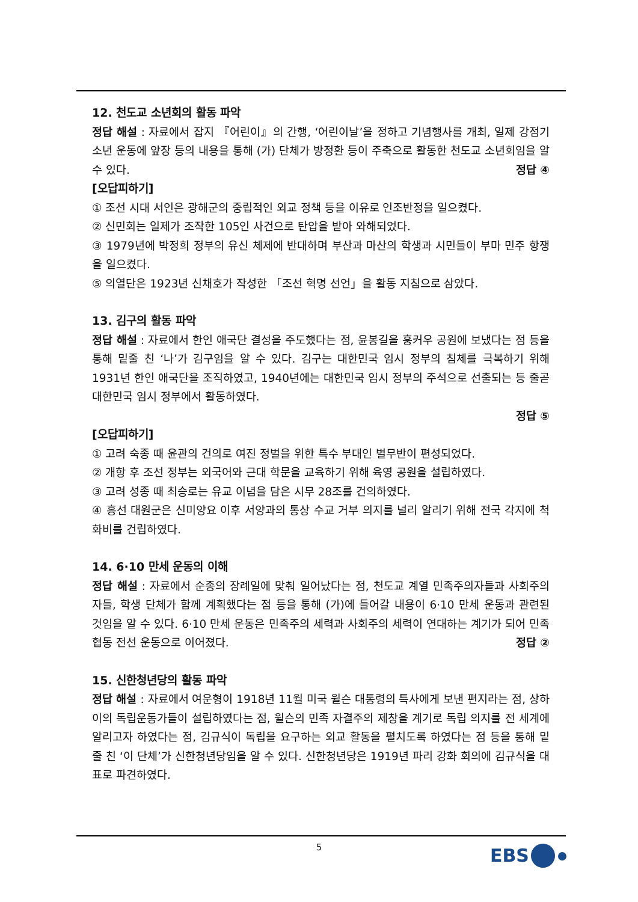12. 천도교 소년회의 활동 파악
정답 해설 : 자료에서 잡지 『어린이』의 간행, ‘어린이날’을 정하고 기념행사를 개최, 일제 강점기 소년 운동에 앞장 등의 내용을 통해 (가) 단체가 방정환 등이 주축으로 활동한 천도교 소년회임을 알 수 있다. 정답 ④
[오답피하기]
① 조선 시대 서인은 광해군의 중립적인 외교 정책 등을 이유로 인조반정을 일으켰다.
② 신민회는 일제가 조작한 105인 사건으로 탄압을 받아 와해되었다.
③ 1979년에 박정희 정부의 유신 체제에 반대하며 부산과 마산의 학생과 시민들이 부마 민주 항쟁을 일으켰다.
⑤ 의열단은 1923년 신채호가 작성한 「조선 혁명 선언」을 활동 지침으로 삼았다.
13. 김구의 활동 파악
정답 해설 : 자료에서 한인 애국단 결성을 주도했다는 점, 윤봉길을 훙커우 공원에 보냈다는 점 등을 통해 밑줄 친 ‘나’가 김구임을 알 수 있다. 김구는 대한민국 임시 정부의 침체를 극복하기 위해 1931년 한인 애국단을 조직하였고, 1940년에는 대한민국 임시 정부의 주석으로 선출되는 등 줄곧 대한민국 임시 정부에서 활동하였다.
정답 ⑤
[오답피하기]
① 고려 숙종 때 윤관의 건의로 여진 정벌을 위한 특수 부대인 별무반이 편성되었다.
② 개항 후 조선 정부는 외국어와 근대 학문을 교육하기 위해 육영 공원을 설립하였다.
③ 고려 성종 때 최승로는 유교 이념을 담은 시무 28조를 건의하였다.
④ 흥선 대원군은 신미양요 이후 서양과의 통상 수교 거부 의지를 널리 알리기 위해 전국 각지에 척화비를 건립하였다.
14. 6·10 만세 운동의 이해
정답 해설 : 자료에서 순종의 장례일에 맞춰 일어났다는 점, 천도교 계열 민족주의자들과 사회주의자들, 학생 단체가 함께 계획했다는 점 등을 통해 (가)에 들어갈 내용이 6·10 만세 운동과 관련된 것임을 알 수 있다. 6·10 만세 운동은 민족주의 세력과 사회주의 세력이 연대하는 계기가 되어 민족 협동 전선 운동으로 이어졌다. 정답 ②
15. 신한청년당의 활동 파악
정답 해설 : 자료에서 여운형이 1918년 11월 미국 윌슨 대통령의 특사에게 보낸 편지라는 점, 상하이의 독립운동가들이 설립하였다는 점, 윌슨의 민족 자결주의 제창을 계기로 독립 의지를 전 세계에 알리고자 하였다는 점, 김규식이 독립을 요구하는 외교 활동을 펼치도록 하였다는 점 등을 통해 밑줄 친 ‘이 단체’가 신한청년당임을 알 수 있다. 신한청년당은 1919년 파리 강화 회의에 김규식을 대표로 파견하였다.
5 EBS